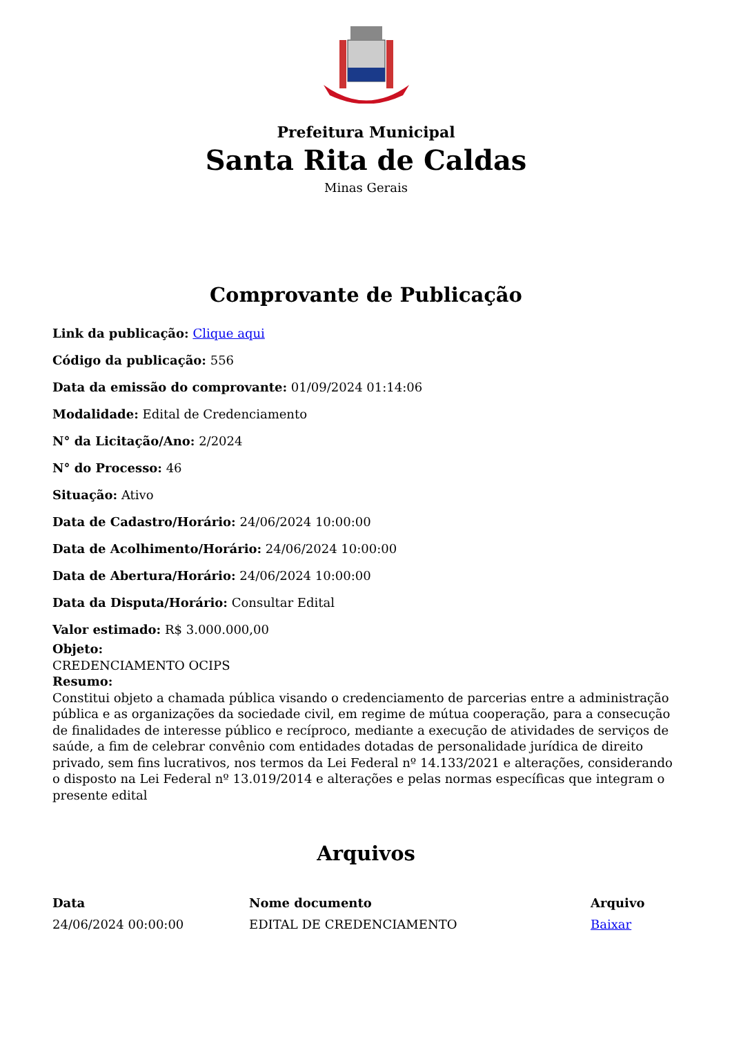Prefeitura Municipal
Santa Rita de Caldas
Minas Gerais
Comprovante de Publicação
Link da publicação: Clique aqui
Código da publicação: 556
Data da emissão do comprovante: 01/09/2024 01:14:06
Modalidade: Edital de Credenciamento
N° da Licitação/Ano: 2/2024
N° do Processo: 46
Situação: Ativo
Data de Cadastro/Horário: 24/06/2024 10:00:00
Data de Acolhimento/Horário: 24/06/2024 10:00:00
Data de Abertura/Horário: 24/06/2024 10:00:00
Data da Disputa/Horário: Consultar Edital
Valor estimado: R$ 3.000.000,00
Objeto:
CREDENCIAMENTO OCIPS
Resumo:
Constitui objeto a chamada pública visando o credenciamento de parcerias entre a administração pública e as organizações da sociedade civil, em regime de mútua cooperação, para a consecução de finalidades de interesse público e recíproco, mediante a execução de atividades de serviços de saúde, a fim de celebrar convênio com entidades dotadas de personalidade jurídica de direito privado, sem fins lucrativos, nos termos da Lei Federal nº 14.133/2021 e alterações, considerando o disposto na Lei Federal nº 13.019/2014 e alterações e pelas normas específicas que integram o presente edital
Arquivos
| Data | Nome documento | Arquivo |
| --- | --- | --- |
| 24/06/2024 00:00:00 | EDITAL DE CREDENCIAMENTO | Baixar |